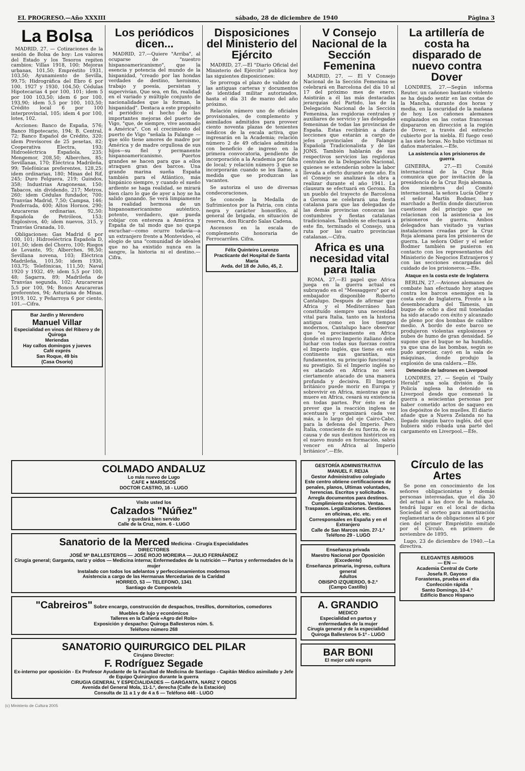EL PROGRESO.—Año XXXIII sábado, 28 de diciembre de 1940 Página 3
La Bolsa
MADRID, 27. — Cotizaciones de la sesión de Bolsa de hoy: Los valores del Estado y los Tesoros repiten cambios; Villas 1918, 100; Mejoras urbanas, 101,50; Empréstito 1931, 103,50; Ayunamiento de Sevilla, 99,75; Hidrográfica del Ebro 6 por 100, 1927 y 1930, 104,50; Cédulas Hipotecarias 4 por 100, 101; idem 5 por 100 103,50; idem 6 por 100, 193,90; idem 5,5 por 100, 103,50; Crédito local 6 por 100 interprovincial, 105; idem 4 por 100, lotes, 102.
Acciones: Banco de España, 576; Banco Hipotecario, 194; B. Central, 72; Banco Español de Crédito, 320; idem Previsores de 25 pesetas, 82; Cooperativa Electra, 193; Hidroeléctrica Española, 235; Mengemor, 208,50; Alberches, 85; Sevillanas, 170; Eléctrica Madrileña, 99; Telefónicas preferentes, 128,25; idem ordinarias, 180; Minas del Rif, 245; Duro Felguera, 219; Guindos, 358; Industrias Aragonesas, 150; Tabacos, sin dividendo, 217; Metros, 260; idem Cédulas fundador, 700; Tranvías Madrid, 7,50; Campsa, 146; Ponferrada, 400; Altos Hornos, 290; Azucareras ordinarias, 92,50; Española de Petróleos, 153; Explosivos, 40; idem nuevos, 315, y Tranvías Granada, 10.
Obligaciones: Gas Madrid 6 por 100, 101; Hidroeléctrica Española D, 101,50; idem del Chorro, 100; Riegos de Levante, 95; Alberches, 98,50; Sevillana novena, 103; Eléctrica Madrileña, 101,50; idem 1930, 103,75; Telefónicas, 111,50; Naval 1920 y 1932, 49; idem 5,5 por 100, 48; Sagarra, 89; Madrileña de Tranvías segunda, 102; Azucareras 5,5 por 100, 94; Bonos Azucareras preferentes, 94; Asturiana de Minas, 1919, 102, y Peñarroya 6 por ciento, 101.—Cifra.
Bar Jardín y Merendero
Manuel Villar
Especialidad en vinos del Ribero y de Quiroga
Meriendas
Hay callos domingos y jueves
Café exprés
San Roque, 49 bis
(Casa Osorio)
Los periódicos dicen...
MADRID, 27.—Quiere "Arriba", al ocuparse de "nuestro hispanoamericanismo", que la esencia y potencia del mundo de la hispanidad, "creado por las hondas verdades de destino, heroismo, trabajo y poesía, persistan y supervivían. Que sea, en fin, realidad en el variado y múltiple conjunto de nacionalidades que la forman, la hispanidad". Destaca a este propósito el periódico el hecho de las importantes mejoras del puerto de Vigo, "que, de siempre, vive asomado a América". Con el crecimiento del puerto de Vigo "señala la Falange — que sólo tiene amores de madre por América y de madre orgullosa de sus hijos—su fiel y permanente hispanoamericanismo. Puertos grandes se hacen para que a ellos atraquen gran des barcos. Una grande marina sueña España también para el Atlántico, más hispánico siempre, y cuando el sueño ardiente se haga realidad, se mirará bien claro lo que de ayer a hoy se ha salido ganando. Se verá limpiamente la realidad hermosa de un hispanoamericanismo auténtico, potente, verdadero, que pueda cobijar con entereza a América y España de tal modo que no quepa escuchar—como ocurre todavía—a un extranjero frente a Montevideo, el elogio de una "comunidad de ideales que no ha existido nunca en la sangre, la historia ni el destino.—Cifra.
Disposiciones del Ministerio del Ejército
MADRID, 27.—El "Diario Oficial del Ministerio del Ejército" publica hoy las siguientes disposiciones:
Se prorroga el plazo de validez de las antiguas carteras y documentos de identidad militar autorizados, hasta el día 31 de marzo del año próximo.
Relación número uno de oficiales provisionales, de complemento y asimilados admitidos para proveer ciento noventa plazas de tenientes médicos de la escala activa, que ingresarán en la Academia; relación número 2 de 49 oficiales admitidos con beneficio de ingreso en la primera convocatoria, pendiente de incorporación a la Academia por falta de local; y relación número 3 que se incorporarán cuando se les llame, a medida que se produzcan las vacantes.
Se autoriza el uso de diversas condecoraciones.
Se concede la Medalla de Sufrimientos por la Patria, con cinta negra y carácter honorífico, al general de brigada, en situación de reserva, don Ricardo Salas Cadena.
Ascensos en la escala de complemento honoraria de Ferrocarriles. Cifra.
Félix Quinteiro Lorenzo
Practicante del Hospital de Santa María
Avda. del 18 de Julio, 45, 2.
V Consejo Nacional de la Sección Femenina
MADRID, 27. — El V Consejo Nacional de la Sección Femenina se celebrará en Barcelona del día 10 al 17 del próximo mes de enero. Asistirán a él las más destacadas jerarquías del Partido, las de la Delegación Nacional de la Sección Femenina, las regidoras centrales y auxiliares de servicio y las delegadas femeninas de todas las provincias de España. Estas recibirán a diario lecciones que estarán a cargo de jefes provinciales de Falange Española Tradicionalista y de las JONS. También hablarán de sus respectivos servicios las regidoras centrales de la Delegación Nacional, quienes se extenderán sobre la labor llevada a efecto durante este año. En el Consejo se analizará la obra a realizar durante el año 1941. La clausura se efectuará en Gerona. En un pueblo del trayecto de Barcelona a Gerona se celebrará una fiesta catalana para que las delegadas de las demás provincias conozcan las costumbres y fiestas catalanas tradicionales. También se efectuará a este fin, terminado el Consejo, una ruta por las cuatro provincias catalanas.—Cifra.
Africa es una necesidad vital para Italia
ROMA, 27.—El papel que Africa juega en la guerra actual es subrayado en el "Messaggero" por el embajador disponible Roberto Cantalupo. Después de afirmar que Africa y el Mediterráneo han constituído siempre una necesidad vital para Italia, tanto en la historia antigua como en los tiempos modernos, Cantalupo hace observar que "es precisamente en Africa donde el nuevo Imperio italiano debe luchar con todas sus fuerzas contra el Imperio inglés, que tiene en este continente sus garantías, sus fundamentos, su principio funcional y su prestigio. Si el Imperio inglés no es atacado en Africa no será ciertamente atacado de una manera profunda y decisiva. El Imperio británico puede morir en Europa y sobrevivir en Africa, mientras que si muere en Africa, cesará su existencia en todas partes. Por ésto es de prever que la reacción inglesa se acentuará y organizará cada vez más, a lo largo del eje Cairo-Cabo, para la defensa del Imperio. Pero Italia, consciente de su fuerza, de su causa y de sus destinos históricos en el nuevo mundo en formación, sabrá vencer en Africa al Imperio británico".—Efe.
La artillería de costa ha disparado de nuevo contra Dover
LONDRES, 27.—Según informa Reuter, un cañoneo bastante violento se ha dejado sentir en las costas de la Mancha, durante dos horas y media, en la oscuridad de la mañana de hoy. Los cañones alemanes emplazados en las costas francesas dispararon en dirección a la región de Dover, a través del estrecho cubierto por la niebla. El fuego cesó a las siete horas. No hubo víctimas ni daños materiales.—Efe.
La asistencia a los prisioneros de guerra
GINEBRA, 27.—El Comité internacional de la Cruz Roja comunica que por invitación de la presidencia de la Cruz Roja alemana, dos miembros del Comité internacional, la señora Lucía Odier y el señor Martín Bodmer, han marchado a Berlín donde discutieron cuestiones del principio que se relacionan con la asistencia a los prisioneros de guerra. Ambos delegados han visitado ya varias instalaciones creadas por la Cruz Roja alemana para los prisioneros de guerra. La señora Odier y el señor Bodmer también se pusieron en contacto con los representantes del Ministerio de Negocios Extranjeros y con las secciones encargadas del cuidado de los prisioneros.—Efe.
Ataque en la costa este de Inglaterra
BERLIN, 27.—Aviones alemanes de combate han efectuado hoy ataques contra los barcos enemigos en la costa este de Inglaterra. Frente a la desembocadura del Támesis, un buque de ocho a diez mil toneladas ha sido atacado con éxito y alcanzado de pleno por dos bombas de calibre medio. A bordo de este barco se produjeron violentas explosiones y nubes de humo de gran densidad. Se supone que el buque se ha hundido, ya que una de las bombas, según se pudo apreciar, cayó en la sala de máquinas, donde produjo la explosión de una caldera.—Efe.
Detención de ladrones en Liverpool
LONDRES, 27. — Según el "Daily Herald" una sola división de la Policía inglesa ha detenido en Liverpool desde que comenzó la guerra a seiscientas personas por haber cometido actos de saqueo en los depósitos de los muelles. El diario añade que a Nueva Zelanda no ha llegado ningún barco inglés, del que hubiera sido robada una parte del cargamento en Liverpool.—Efe.
COLMADO ANDALUZ
Lo más nuevo de Lugo
CAFE ● MARISCOS
DOCTOR CASTRO, 16 - LUGO
Visite usted los
Calzados "Núñez"
y quedará bien servido
Calle de la Cruz, núm. 6 - LUGO
Sanatorio de la Merced Medicina - Cirugía Especialidades
DIRECTORES
JOSÉ Mª BALLESTEROS — JOSÉ ROJO MOREIRA — JULIO FERNÁNDEZ
Cirugía general; Garganta, nariz y oídos — Medicina interna; Enfermedades de la nutrición — Partos y enfermedades de la mujer
Instalado con todos los adelantos y perfeccionamientos modernos
Asistencia a cargo de las Hermanas Mercedarias de la Caridad
HORREO, 53 — TELEFONO, 1341
Santiago de Compostela
"Cabreiros" Sobre encargo, construcción de despachos, tresillos, dormitorios, comedores
Muebles de lujo y económicos
Talleres en la Cañería «Agro del Rolo»
Exposición y despacho: Quiroga Ballesteros núm. 5.
Teléfono número 268
SANATORIO QUIRURGICO DEL PILAR
Cirujano Director:
F. Rodríguez Segade
Ex-interno por oposición - Ex Profesor Ayudante de la Facultad de Medicina de Santiago - Capitán Médico asimilado y Jefe de Equipo Quirúrgico durante la guerra
CIRUGIA GENERAL Y ESPECIALIDADES — GARGANTA, NARIZ Y OIDOS
Avenida del General Mola, 11-1.º, derecha (Calle de la Estación)
Consulta de 11 a 1 y de 4 a 6 — Teléfono 446 - LUGO
GESTORÍA ADMINISTRATIVA
MANUEL F. REIJA
Gestor Administrativo colegiado
Este centro obtiene certificaciones de penales, planos, Ultimas voluntades, herencias. Escritos y solicitudes. Arregla documentos para destinos. Cumplimiento exhortos. Ventas. Traspasos. Legalizaciones. Gestiones en oficinas, etc. etc.
Corresponsales en España y en el Extranjero
Calle de San Marcos núm. 27-1.º
Teléfono 29 - LUGO
Enseñanza privada
Maestro Nacional por Oposición (Excedente)
Enseñanza primaria, ingreso, cultura general
Adultos
OBISPO IZQUIERDO, 9-2.º
(Campo Castillo)
A. GRANDIO
MEDICO
Especialidad en partos y enfermedades de la mujer
Cirugía general y de la especialidad
Quiroga Ballesteros 5-1º - LUGO
BAR BONI
El mejor café exprés
Círculo de las Artes
Se pone en conocimiento de los señores obligacionistas y demás personas interesadas, que el día 30 del actual a las doce de la mañana, tendrá lugar en el local de dicha Sociedad el sorteo para amortización reglamentaria de obligaciones al 6 por cien del primer Empréstito emitido por el Círculo, en primero de noviembre de 1895.
Lugo, 23 de diciembre de 1940.—La directiva.
ELEGANTES ABRIGOS
— EN —
Academia Central de Corte
Josefa R. Gayoso
Forasteras, prueba en el día
Confección rápida
Santo Domingo, 10-4.º
Edificio Banco Hispano
(c) Ministerio de Cultura 2005